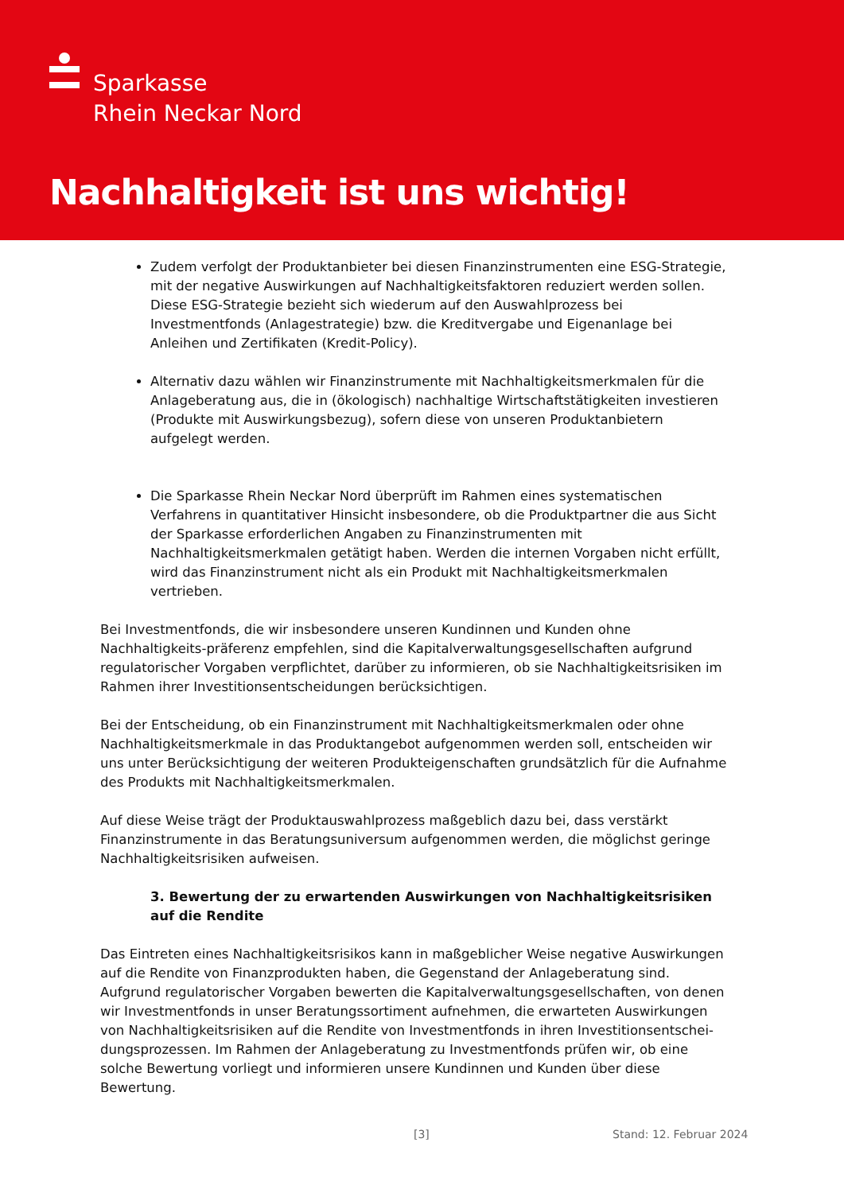Sparkasse
Rhein Neckar Nord
Nachhaltigkeit ist uns wichtig!
Zudem verfolgt der Produktanbieter bei diesen Finanzinstrumenten eine ESG-Strategie, mit der negative Auswirkungen auf Nachhaltigkeitsfaktoren reduziert werden sollen. Diese ESG-Strategie bezieht sich wiederum auf den Auswahlprozess bei Investmentfonds (Anlagestrategie) bzw. die Kreditvergabe und Eigenanlage bei Anleihen und Zertifikaten (Kredit-Policy).
Alternativ dazu wählen wir Finanzinstrumente mit Nachhaltigkeitsmerkmalen für die Anlageberatung aus, die in (ökologisch) nachhaltige Wirtschaftstätigkeiten investieren (Produkte mit Auswirkungsbezug), sofern diese von unseren Produktanbietern aufgelegt werden.
Die Sparkasse Rhein Neckar Nord überprüft im Rahmen eines systematischen Verfahrens in quantitativer Hinsicht insbesondere, ob die Produktpartner die aus Sicht der Sparkasse erforderlichen Angaben zu Finanzinstrumenten mit Nachhaltigkeitsmerkmalen getätigt haben. Werden die internen Vorgaben nicht erfüllt, wird das Finanzinstrument nicht als ein Produkt mit Nachhaltigkeitsmerkmalen vertrieben.
Bei Investmentfonds, die wir insbesondere unseren Kundinnen und Kunden ohne Nachhaltigkeits-präferenz empfehlen, sind die Kapitalverwaltungsgesellschaften aufgrund regulatorischer Vorgaben verpflichtet, darüber zu informieren, ob sie Nachhaltigkeitsrisiken im Rahmen ihrer Investitionsentscheidungen berücksichtigen.
Bei der Entscheidung, ob ein Finanzinstrument mit Nachhaltigkeitsmerkmalen oder ohne Nachhaltigkeitsmerkmale in das Produktangebot aufgenommen werden soll, entscheiden wir uns unter Berücksichtigung der weiteren Produkteigenschaften grundsätzlich für die Aufnahme des Produkts mit Nachhaltigkeitsmerkmalen.
Auf diese Weise trägt der Produktauswahlprozess maßgeblich dazu bei, dass verstärkt Finanzinstrumente in das Beratungsuniversum aufgenommen werden, die möglichst geringe Nachhaltigkeitsrisiken aufweisen.
3. Bewertung der zu erwartenden Auswirkungen von Nachhaltigkeitsrisiken auf die Rendite
Das Eintreten eines Nachhaltigkeitsrisikos kann in maßgeblicher Weise negative Auswirkungen auf die Rendite von Finanzprodukten haben, die Gegenstand der Anlageberatung sind. Aufgrund regulatorischer Vorgaben bewerten die Kapitalverwaltungsgesellschaften, von denen wir Investmentfonds in unser Beratungssortiment aufnehmen, die erwarteten Auswirkungen von Nachhaltigkeitsrisiken auf die Rendite von Investmentfonds in ihren Investitionsentschei-dungsprozessen. Im Rahmen der Anlageberatung zu Investmentfonds prüfen wir, ob eine solche Bewertung vorliegt und informieren unsere Kundinnen und Kunden über diese Bewertung.
[3] Stand: 12. Februar 2024